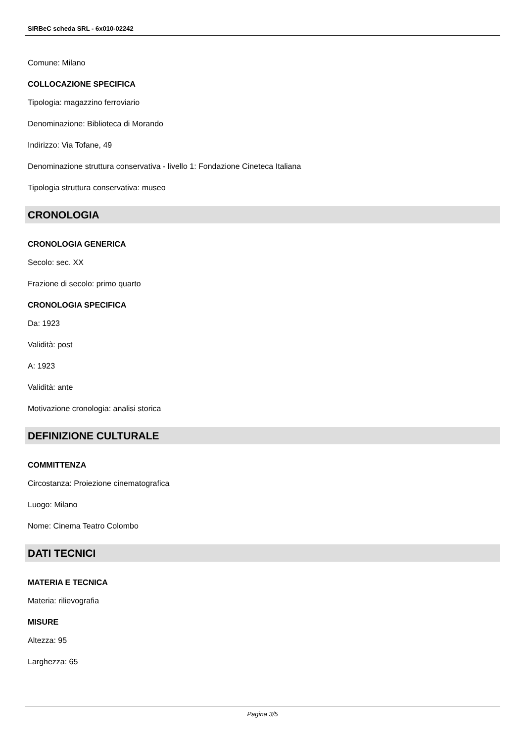SIRBeC scheda SRL - 6x010-02242
Comune: Milano
COLLOCAZIONE SPECIFICA
Tipologia: magazzino ferroviario
Denominazione: Biblioteca di Morando
Indirizzo: Via Tofane, 49
Denominazione struttura conservativa - livello 1: Fondazione Cineteca Italiana
Tipologia struttura conservativa: museo
CRONOLOGIA
CRONOLOGIA GENERICA
Secolo: sec. XX
Frazione di secolo: primo quarto
CRONOLOGIA SPECIFICA
Da: 1923
Validità: post
A: 1923
Validità: ante
Motivazione cronologia: analisi storica
DEFINIZIONE CULTURALE
COMMITTENZA
Circostanza: Proiezione cinematografica
Luogo: Milano
Nome: Cinema Teatro Colombo
DATI TECNICI
MATERIA E TECNICA
Materia: rilievografia
MISURE
Altezza: 95
Larghezza: 65
Pagina 3/5